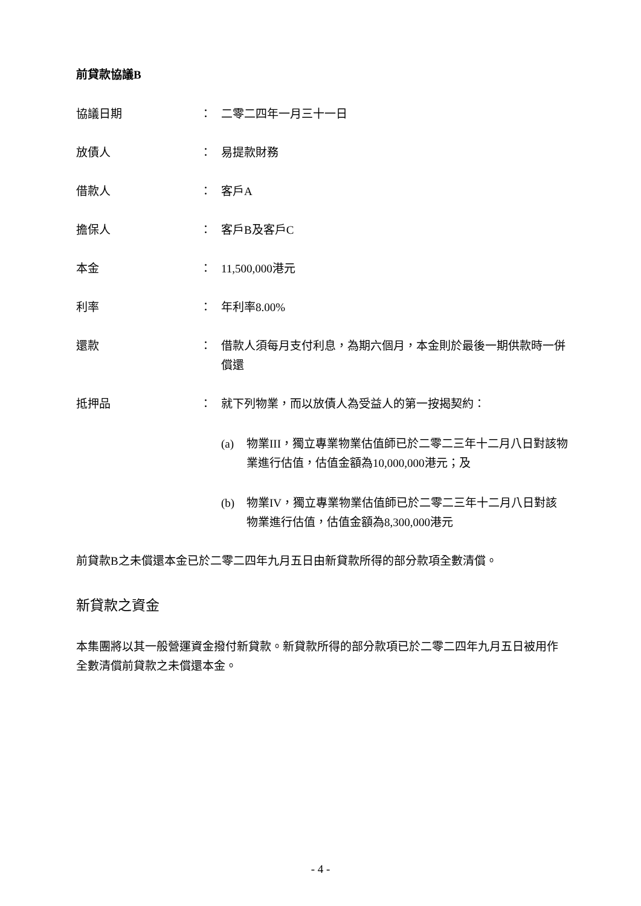前貸款協議B
協議日期 ： 二零二四年一月三十一日
放債人 ： 易提款財務
借款人 ： 客戶A
擔保人 ： 客戶B及客戶C
本金 ： 11,500,000港元
利率 ： 年利率8.00%
還款 ： 借款人須每月支付利息，為期六個月，本金則於最後一期供款時一併償還
抵押品 ： 就下列物業，而以放債人為受益人的第一按揭契約：
(a) 物業III，獨立專業物業估值師已於二零二三年十二月八日對該物業進行估值，估值金額為10,000,000港元；及
(b) 物業IV，獨立專業物業估值師已於二零二三年十二月八日對該物業進行估值，估值金額為8,300,000港元
前貸款B之未償還本金已於二零二四年九月五日由新貸款所得的部分款項全數清償。
新貸款之資金
本集團將以其一般營運資金撥付新貸款。新貸款所得的部分款項已於二零二四年九月五日被用作全數清償前貸款之未償還本金。
- 4 -